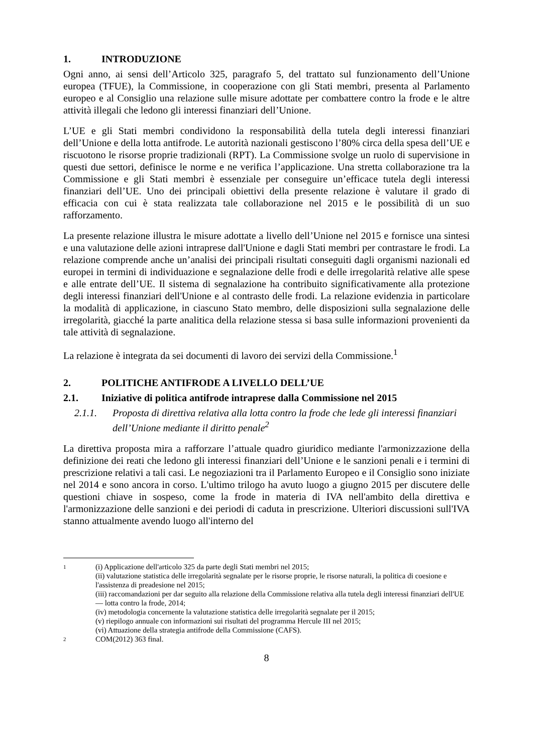1. INTRODUZIONE
Ogni anno, ai sensi dell’Articolo 325, paragrafo 5, del trattato sul funzionamento dell’Unione europea (TFUE), la Commissione, in cooperazione con gli Stati membri, presenta al Parlamento europeo e al Consiglio una relazione sulle misure adottate per combattere contro la frode e le altre attività illegali che ledono gli interessi finanziari dell’Unione.
L’UE e gli Stati membri condividono la responsabilità della tutela degli interessi finanziari dell’Unione e della lotta antifrode. Le autorità nazionali gestiscono l’80% circa della spesa dell’UE e riscuotono le risorse proprie tradizionali (RPT). La Commissione svolge un ruolo di supervisione in questi due settori, definisce le norme e ne verifica l’applicazione. Una stretta collaborazione tra la Commissione e gli Stati membri è essenziale per conseguire un’efficace tutela degli interessi finanziari dell’UE. Uno dei principali obiettivi della presente relazione è valutare il grado di efficacia con cui è stata realizzata tale collaborazione nel 2015 e le possibilità di un suo rafforzamento.
La presente relazione illustra le misure adottate a livello dell’Unione nel 2015 e fornisce una sintesi e una valutazione delle azioni intraprese dall'Unione e dagli Stati membri per contrastare le frodi. La relazione comprende anche un’analisi dei principali risultati conseguiti dagli organismi nazionali ed europei in termini di individuazione e segnalazione delle frodi e delle irregolarità relative alle spese e alle entrate dell’UE. Il sistema di segnalazione ha contribuito significativamente alla protezione degli interessi finanziari dell'Unione e al contrasto delle frodi. La relazione evidenzia in particolare la modalità di applicazione, in ciascuno Stato membro, delle disposizioni sulla segnalazione delle irregolarità, giacché la parte analitica della relazione stessa si basa sulle informazioni provenienti da tale attività di segnalazione.
La relazione è integrata da sei documenti di lavoro dei servizi della Commissione.<sup>1</sup>
2. POLITICHE ANTIFRODE A LIVELLO DELL’UE
2.1. Iniziative di politica antifrode intraprese dalla Commissione nel 2015
2.1.1. Proposta di direttiva relativa alla lotta contro la frode che lede gli interessi finanziari dell’Unione mediante il diritto penale<sup>2</sup>
La direttiva proposta mira a rafforzare l’attuale quadro giuridico mediante l'armonizzazione della definizione dei reati che ledono gli interessi finanziari dell’Unione e le sanzioni penali e i termini di prescrizione relativi a tali casi. Le negoziazioni tra il Parlamento Europeo e il Consiglio sono iniziate nel 2014 e sono ancora in corso. L'ultimo trilogo ha avuto luogo a giugno 2015 per discutere delle questioni chiave in sospeso, come la frode in materia di IVA nell'ambito della direttiva e l'armonizzazione delle sanzioni e dei periodi di caduta in prescrizione. Ulteriori discussioni sull'IVA stanno attualmente avendo luogo all'interno del
1
(i) Applicazione dell'articolo 325 da parte degli Stati membri nel 2015;
(ii) valutazione statistica delle irregolarità segnalate per le risorse proprie, le risorse naturali, la politica di coesione e l'assistenza di preadesione nel 2015;
(iii) raccomandazioni per dar seguito alla relazione della Commissione relativa alla tutela degli interessi finanziari dell'UE — lotta contro la frode, 2014;
(iv) metodologia concernente la valutazione statistica delle irregolarità segnalate per il 2015;
(v) riepilogo annuale con informazioni sui risultati del programma Hercule III nel 2015;
(vi) Attuazione della strategia antifrode della Commissione (CAFS).
2
COM(2012) 363 final.
8